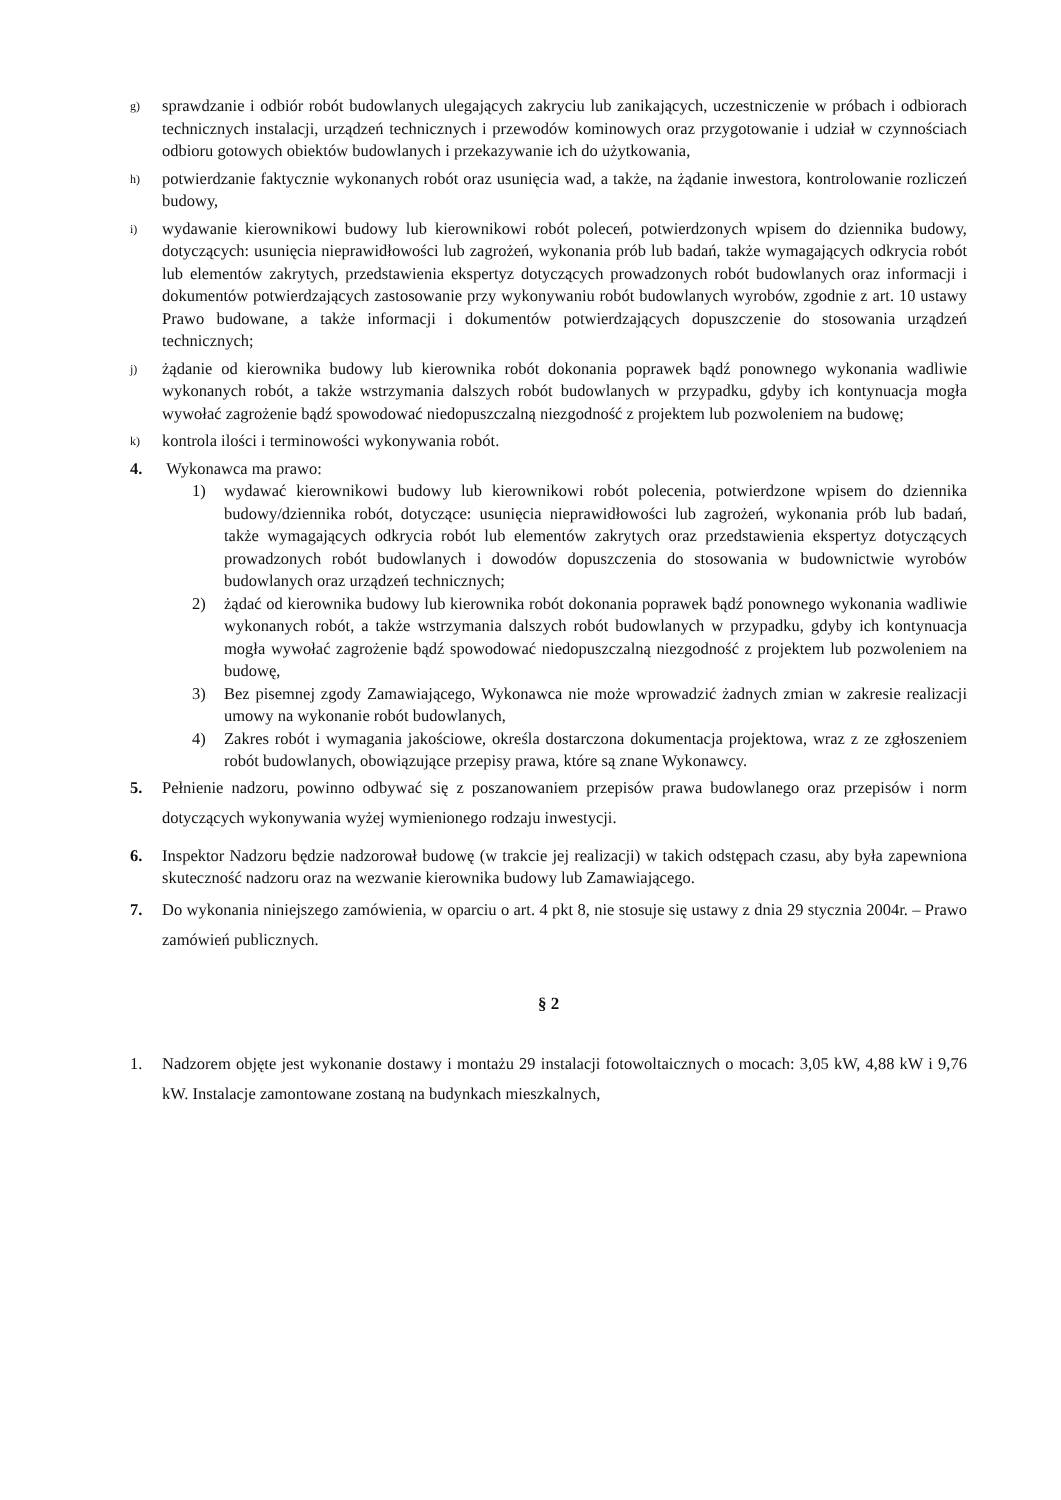g) sprawdzanie i odbiór robót budowlanych ulegających zakryciu lub zanikających, uczestniczenie w próbach i odbiorach technicznych instalacji, urządzeń technicznych i przewodów kominowych oraz przygotowanie i udział w czynnościach odbioru gotowych obiektów budowlanych i przekazywanie ich do użytkowania,
h) potwierdzanie faktycznie wykonanych robót oraz usunięcia wad, a także, na żądanie inwestora, kontrolowanie rozliczeń budowy,
i) wydawanie kierownikowi budowy lub kierownikowi robót poleceń, potwierdzonych wpisem do dziennika budowy, dotyczących: usunięcia nieprawidłowości lub zagrożeń, wykonania prób lub badań, także wymagających odkrycia robót lub elementów zakrytych, przedstawienia ekspertyz dotyczących prowadzonych robót budowlanych oraz informacji i dokumentów potwierdzających zastosowanie przy wykonywaniu robót budowlanych wyrobów, zgodnie z art. 10 ustawy Prawo budowane, a także informacji i dokumentów potwierdzających dopuszczenie do stosowania urządzeń technicznych;
j) żądanie od kierownika budowy lub kierownika robót dokonania poprawek bądź ponownego wykonania wadliwie wykonanych robót, a także wstrzymania dalszych robót budowlanych w przypadku, gdyby ich kontynuacja mogła wywołać zagrożenie bądź spowodować niedopuszczalną niezgodność z projektem lub pozwoleniem na budowę;
k) kontrola ilości i terminowości wykonywania robót.
4. Wykonawca ma prawo:
1) wydawać kierownikowi budowy lub kierownikowi robót polecenia, potwierdzone wpisem do dziennika budowy/dziennika robót, dotyczące: usunięcia nieprawidłowości lub zagrożeń, wykonania prób lub badań, także wymagających odkrycia robót lub elementów zakrytych oraz przedstawienia ekspertyz dotyczących prowadzonych robót budowlanych i dowodów dopuszczenia do stosowania w budownictwie wyrobów budowlanych oraz urządzeń technicznych;
2) żądać od kierownika budowy lub kierownika robót dokonania poprawek bądź ponownego wykonania wadliwie wykonanych robót, a także wstrzymania dalszych robót budowlanych w przypadku, gdyby ich kontynuacja mogła wywołać zagrożenie bądź spowodować niedopuszczalną niezgodność z projektem lub pozwoleniem na budowę,
3) Bez pisemnej zgody Zamawiającego, Wykonawca nie może wprowadzić żadnych zmian w zakresie realizacji umowy na wykonanie robót budowlanych,
4) Zakres robót i wymagania jakościowe, określa dostarczona dokumentacja projektowa, wraz z ze zgłoszeniem robót budowlanych, obowiązujące przepisy prawa, które są znane Wykonawcy.
5. Pełnienie nadzoru, powinno odbywać się z poszanowaniem przepisów prawa budowlanego oraz przepisów i norm dotyczących wykonywania wyżej wymienionego rodzaju inwestycji.
6. Inspektor Nadzoru będzie nadzorował budowę (w trakcie jej realizacji) w takich odstępach czasu, aby była zapewniona skuteczność nadzoru oraz na wezwanie kierownika budowy lub Zamawiającego.
7. Do wykonania niniejszego zamówienia, w oparciu o art. 4 pkt 8, nie stosuje się ustawy z dnia 29 stycznia 2004r. – Prawo zamówień publicznych.
§ 2
1. Nadzorem objęte jest wykonanie dostawy i montażu 29 instalacji fotowoltaicznych o mocach: 3,05 kW, 4,88 kW i 9,76 kW. Instalacje zamontowane zostaną na budynkach mieszkalnych,